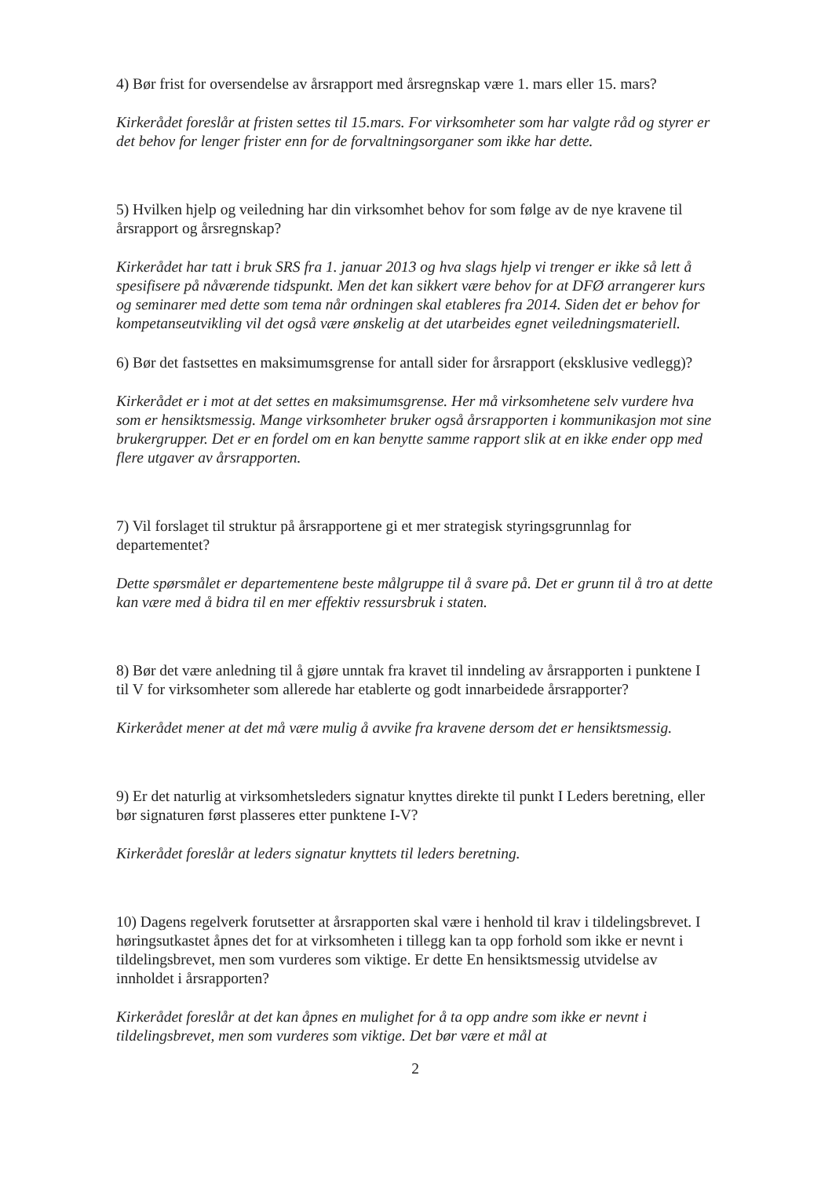4) Bør frist for oversendelse av årsrapport med årsregnskap være 1. mars eller 15. mars?
Kirkerådet foreslår at fristen settes til 15.mars. For virksomheter som har valgte råd og styrer er det behov for lenger frister enn for de forvaltningsorganer som ikke har dette.
5) Hvilken hjelp og veiledning har din virksomhet behov for som følge av de nye kravene til årsrapport og årsregnskap?
Kirkerådet har tatt i bruk SRS fra 1. januar 2013 og hva slags hjelp vi trenger er ikke så lett å spesifisere på nåværende tidspunkt. Men det kan sikkert være behov for at DFØ arrangerer kurs og seminarer med dette som tema når ordningen skal etableres fra 2014. Siden det er behov for kompetanseutvikling vil det også være ønskelig at det utarbeides egnet veiledningsmateriell.
6) Bør det fastsettes en maksimumsgrense for antall sider for årsrapport (eksklusive vedlegg)?
Kirkerådet er i mot at det settes en maksimumsgrense. Her må virksomhetene selv vurdere hva som er hensiktsmessig. Mange virksomheter bruker også årsrapporten i kommunikasjon mot sine brukergrupper. Det er en fordel om en kan benytte samme rapport slik at en ikke ender opp med flere utgaver av årsrapporten.
7) Vil forslaget til struktur på årsrapportene gi et mer strategisk styringsgrunnlag for departementet?
Dette spørsmålet er departementene beste målgruppe til å svare på. Det er grunn til å tro at dette kan være med å bidra til en mer effektiv ressursbruk i staten.
8) Bør det være anledning til å gjøre unntak fra kravet til inndeling av årsrapporten i punktene I til V for virksomheter som allerede har etablerte og godt innarbeidede årsrapporter?
Kirkerådet mener at det må være mulig å avvike fra kravene dersom det er hensiktsmessig.
9) Er det naturlig at virksomhetsleders signatur knyttes direkte til punkt I Leders beretning, eller bør signaturen først plasseres etter punktene I-V?
Kirkerådet foreslår at leders signatur knyttets til leders beretning.
10) Dagens regelverk forutsetter at årsrapporten skal være i henhold til krav i tildelingsbrevet. I høringsutkastet åpnes det for at virksomheten i tillegg kan ta opp forhold som ikke er nevnt i tildelingsbrevet, men som vurderes som viktige. Er dette En hensiktsmessig utvidelse av innholdet i årsrapporten?
Kirkerådet foreslår at det kan åpnes en mulighet for å ta opp andre som ikke er nevnt i tildelingsbrevet, men som vurderes som viktige. Det bør være et mål at
2